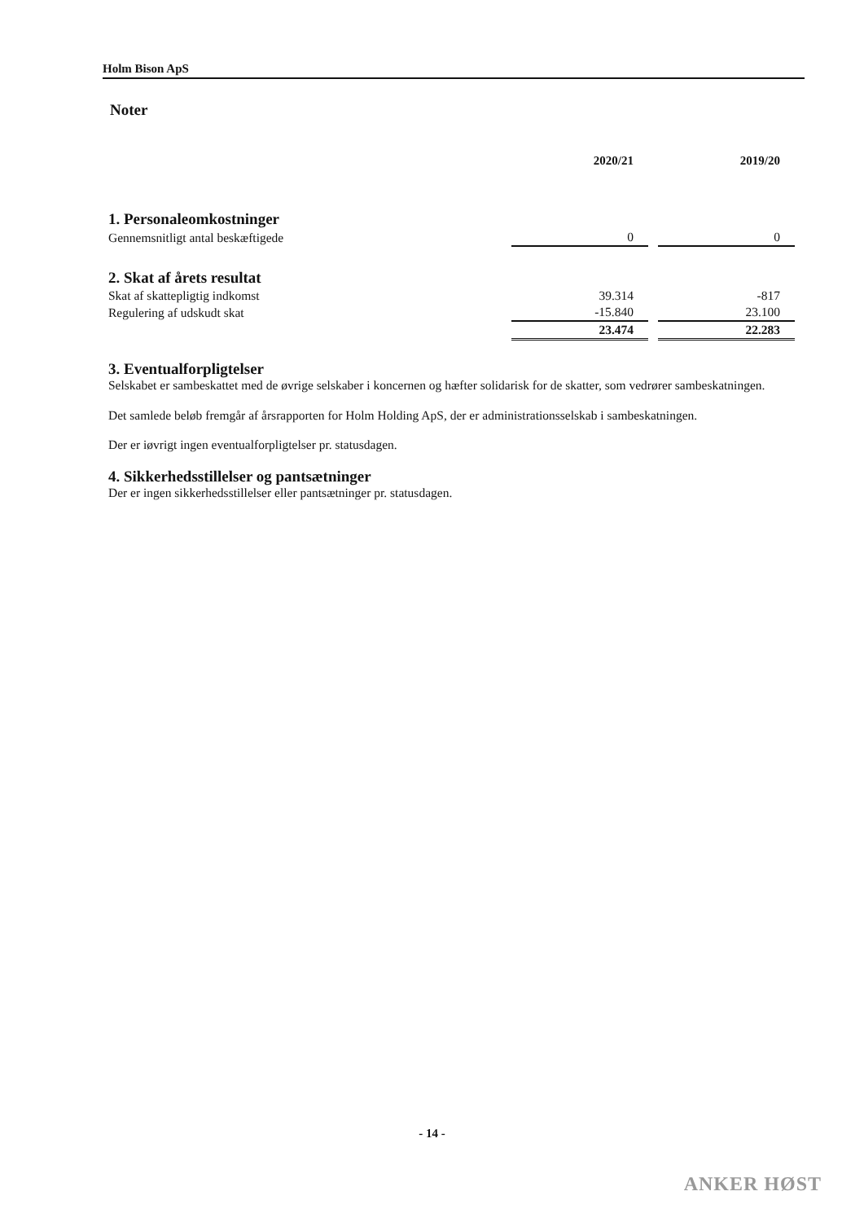Holm Bison ApS
Noter
| | 2020/21 | 2019/20 |
| 1. Personaleomkostninger | | |
| Gennemsnitligt antal beskæftigede | 0 | 0 |
| 2. Skat af årets resultat | | |
| Skat af skattepligtig indkomst | 39.314 | -817 |
| Regulering af udskudt skat | -15.840 | 23.100 |
| | 23.474 | 22.283 |
3. Eventualforpligtelser
Selskabet er sambeskattet med de øvrige selskaber i koncernen og hæfter solidarisk for de skatter, som vedrører sambeskatningen.
Det samlede beløb fremgår af årsrapporten for Holm Holding ApS, der er administrationsselskab i sambeskatningen.
Der er iøvrigt ingen eventualforpligtelser pr. statusdagen.
4. Sikkerhedsstillelser og pantsætninger
Der er ingen sikkerhedsstillelser eller pantsætninger pr. statusdagen.
- 14 -
ANKER HØST